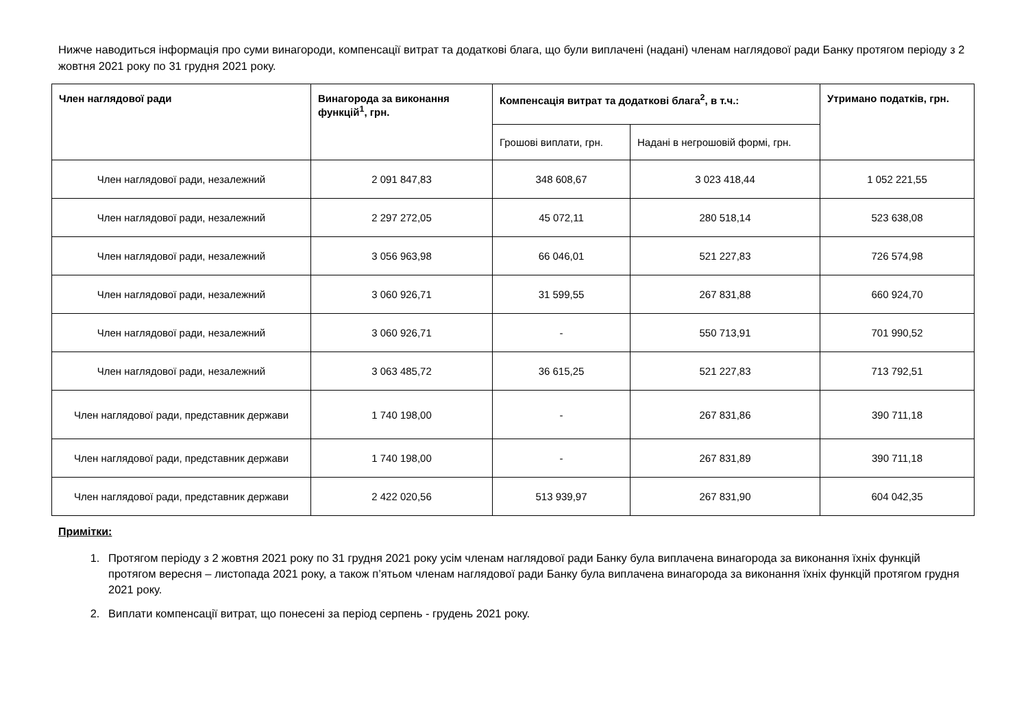Нижче наводиться інформація про суми винагороди, компенсації витрат та додаткові блага, що були виплачені (надані) членам наглядової ради Банку протягом періоду з 2 жовтня 2021 року по 31 грудня 2021 року.
| Член наглядової ради | Винагорода за виконання функцій<sup>1</sup>, грн. | Компенсація витрат та додаткові блага<sup>2</sup>, в т.ч.: | | Утримано податків, грн. |
| --- | --- | --- | --- | --- |
| | | Грошові виплати, грн. | Надані в негрошовій формі, грн. | |
| Член наглядової ради, незалежний | 2 091 847,83 | 348 608,67 | 3 023 418,44 | 1 052 221,55 |
| Член наглядової ради, незалежний | 2 297 272,05 | 45 072,11 | 280 518,14 | 523 638,08 |
| Член наглядової ради, незалежний | 3 056 963,98 | 66 046,01 | 521 227,83 | 726 574,98 |
| Член наглядової ради, незалежний | 3 060 926,71 | 31 599,55 | 267 831,88 | 660 924,70 |
| Член наглядової ради, незалежний | 3 060 926,71 | - | 550 713,91 | 701 990,52 |
| Член наглядової ради, незалежний | 3 063 485,72 | 36 615,25 | 521 227,83 | 713 792,51 |
| Член наглядової ради, представник держави | 1 740 198,00 | - | 267 831,86 | 390 711,18 |
| Член наглядової ради, представник держави | 1 740 198,00 | - | 267 831,89 | 390 711,18 |
| Член наглядової ради, представник держави | 2 422 020,56 | 513 939,97 | 267 831,90 | 604 042,35 |
Примітки:
1. Протягом періоду з 2 жовтня 2021 року по 31 грудня 2021 року усім членам наглядової ради Банку була виплачена винагорода за виконання їхніх функцій протягом вересня – листопада 2021 року, а також п’ятьом членам наглядової ради Банку була виплачена винагорода за виконання їхніх функцій протягом грудня 2021 року.
2. Виплати компенсації витрат, що понесені за період серпень - грудень 2021 року.